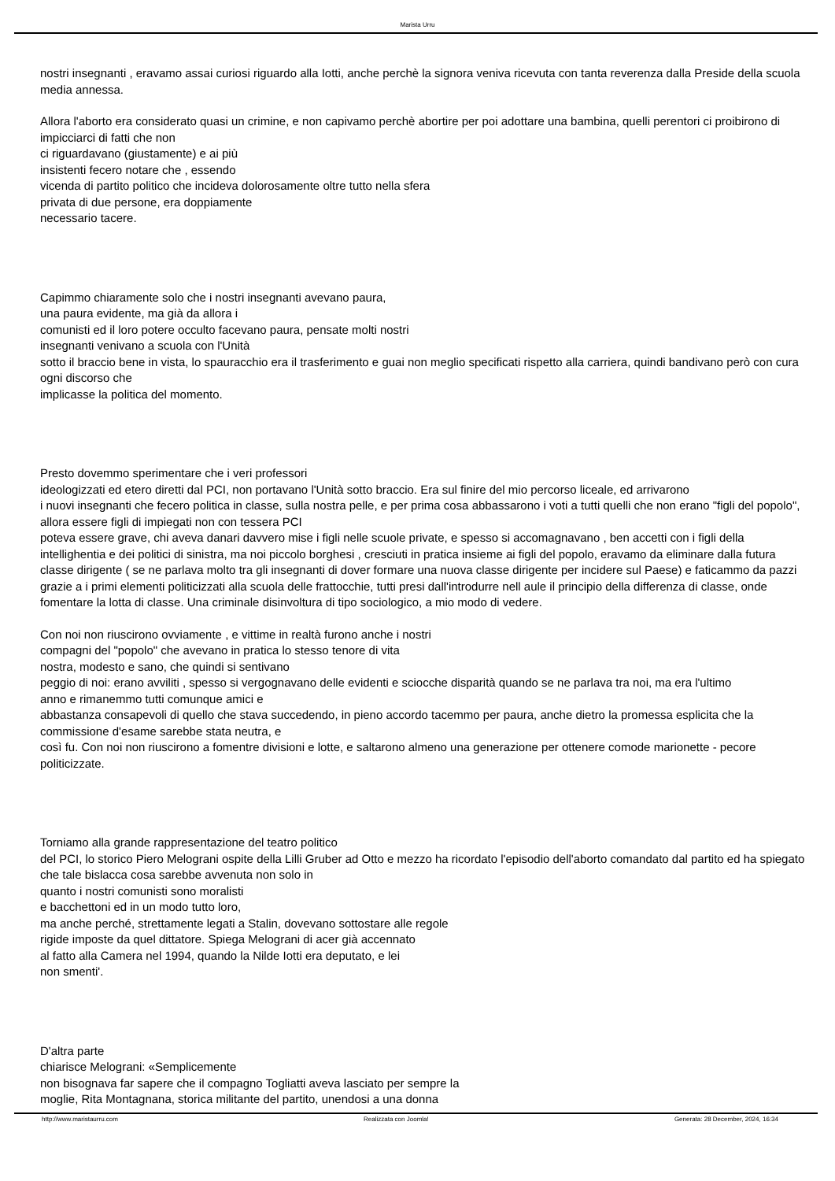Marista Urru
nostri insegnanti , eravamo assai curiosi riguardo alla Iotti, anche perchè la signora veniva ricevuta con tanta reverenza dalla Preside della scuola media annessa.
Allora l'aborto era considerato quasi un crimine, e non capivamo perchè abortire per poi adottare una bambina, quelli perentori ci proibirono di impicciarci di fatti che non
ci riguardavano (giustamente) e ai più
insistenti fecero notare che , essendo
vicenda di partito politico che incideva dolorosamente oltre tutto nella sfera
privata di due persone, era doppiamente
necessario tacere.
Capimmo chiaramente solo che i nostri insegnanti avevano paura,
una paura evidente, ma già da allora i
comunisti ed il loro potere occulto facevano paura, pensate molti nostri
insegnanti venivano a scuola con l'Unità
sotto il braccio bene in vista, lo spauracchio era il trasferimento e guai non meglio specificati rispetto alla carriera, quindi bandivano però con cura ogni discorso che
implicasse la politica del momento.
Presto dovemmo sperimentare che i veri professori
ideologizzati ed etero diretti dal PCI, non portavano l'Unità sotto braccio. Era sul finire del mio percorso liceale, ed arrivarono
i nuovi insegnanti che fecero politica in classe, sulla nostra pelle, e per prima cosa abbassarono i voti a tutti quelli che non erano "figli del popolo", allora essere figli di impiegati non con tessera PCI
poteva essere grave, chi aveva danari davvero mise i figli nelle scuole private, e spesso si accomagnavano , ben accetti con i figli della intellighentia e dei politici di sinistra, ma noi piccolo borghesi , cresciuti in pratica insieme ai figli del popolo, eravamo da eliminare dalla futura
classe dirigente ( se ne parlava molto tra gli insegnanti di dover formare una nuova classe dirigente per incidere sul Paese) e faticammo da pazzi grazie a i primi elementi politicizzati alla scuola delle frattocchie, tutti presi dall'introdurre nell aule il principio della differenza di classe, onde fomentare la lotta di classe. Una criminale disinvoltura di tipo sociologico, a mio modo di vedere.
Con noi non riuscirono ovviamente , e vittime in realtà furono anche i nostri
compagni del "popolo" che avevano in pratica lo stesso tenore di vita
nostra, modesto e sano, che quindi si sentivano
peggio di noi: erano avviliti , spesso si vergognavano delle evidenti e sciocche disparità quando se ne parlava tra noi, ma era l'ultimo
anno e rimanemmo tutti comunque amici e
abbastanza consapevoli di quello che stava succedendo, in pieno accordo tacemmo per paura, anche dietro la promessa esplicita che la commissione d'esame sarebbe stata neutra, e
così fu. Con noi non riuscirono a fomentre divisioni e lotte, e saltarono almeno una generazione per ottenere comode marionette - pecore politicizzate.
Torniamo alla grande rappresentazione del teatro politico
del PCI, lo storico Piero Melograni ospite della Lilli Gruber ad Otto e mezzo ha ricordato l'episodio dell'aborto comandato dal partito ed ha spiegato che tale bislacca cosa sarebbe avvenuta non solo in
quanto i nostri comunisti sono moralisti
e bacchettoni ed in un modo tutto loro,
ma anche perché, strettamente legati a Stalin, dovevano sottostare alle regole
rigide imposte da quel dittatore. Spiega Melograni di acer già accennato
al fatto alla Camera nel 1994, quando la Nilde Iotti era deputato, e lei
non smenti'.
D'altra parte
chiarisce Melograni: «Semplicemente
non bisognava far sapere che il compagno Togliatti aveva lasciato per sempre la
moglie, Rita Montagnana, storica militante del partito, unendosi a una donna
http://www.maristaurru.com Realizzata con Joomla! Generata: 28 December, 2024, 16:34